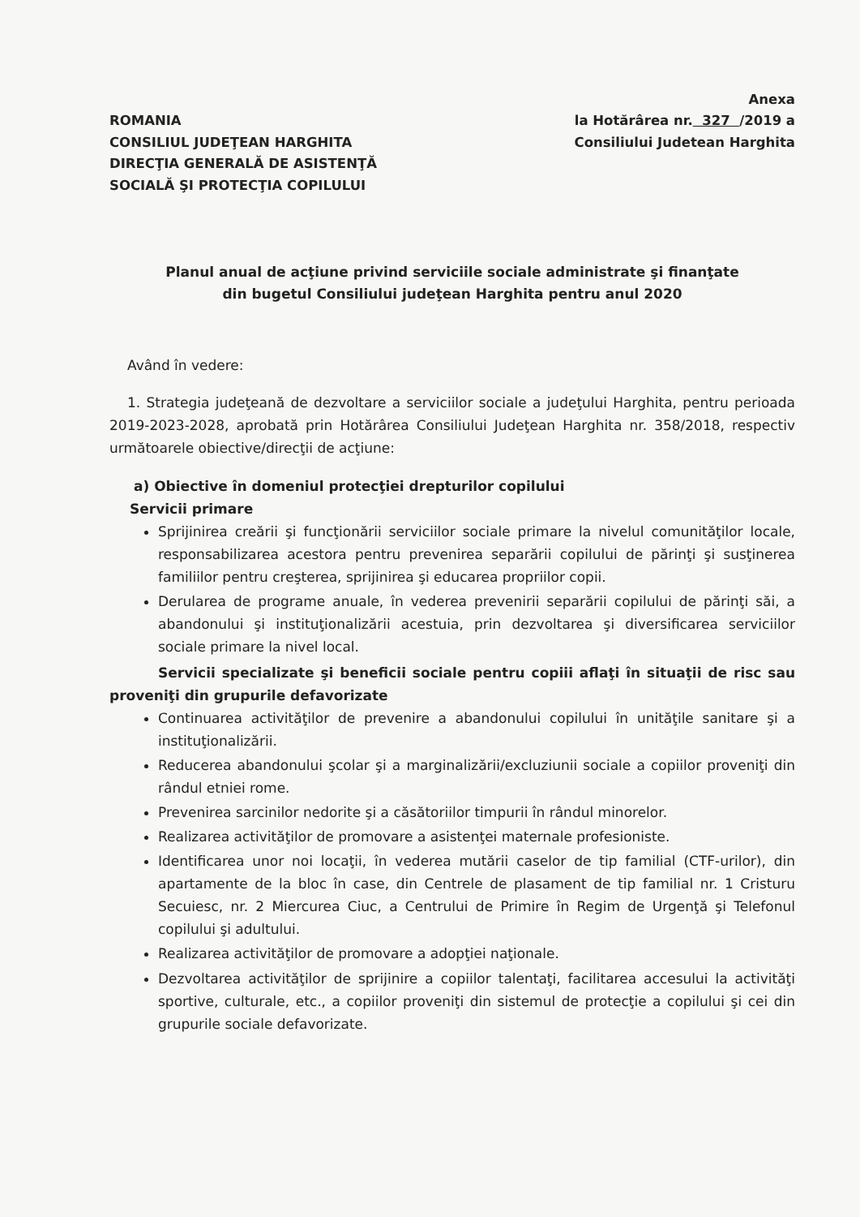ROMANIA
CONSILIUL JUDEŢEAN HARGHITA
DIRECŢIA GENERALĂ DE ASISTENŢĂ
SOCIALĂ ŞI PROTECŢIA COPILULUI
Anexa
la Hotărârea nr. 327 /2019 a
Consiliului Judetean Harghita
Planul anual de acţiune privind serviciile sociale administrate şi finanţate
din bugetul Consiliului judeţean Harghita pentru anul 2020
Având în vedere:
1. Strategia judeţeană de dezvoltare a serviciilor sociale a judeţului Harghita, pentru perioada 2019-2023-2028, aprobată prin Hotărârea Consiliului Judeţean Harghita nr. 358/2018, respectiv următoarele obiective/direcţii de acţiune:
a) Obiective în domeniul protecţiei drepturilor copilului
Servicii primare
Sprijinirea creării şi funcţionării serviciilor sociale primare la nivelul comunităţilor locale, responsabilizarea acestora pentru prevenirea separării copilului de părinţi şi susţinerea familiilor pentru creşterea, sprijinirea şi educarea propriilor copii.
Derularea de programe anuale, în vederea prevenirii separării copilului de părinţi săi, a abandonului şi instituţionalizării acestuia, prin dezvoltarea şi diversificarea serviciilor sociale primare la nivel local.
Servicii specializate şi beneficii sociale pentru copiii aflaţi în situaţii de risc sau proveniţi din grupurile defavorizate
Continuarea activităţilor de prevenire a abandonului copilului în unităţile sanitare şi a instituţionalizării.
Reducerea abandonului şcolar şi a marginalizării/excluziunii sociale a copiilor proveniţi din rândul etniei rome.
Prevenirea sarcinilor nedorite şi a căsătoriilor timpurii în rândul minorelor.
Realizarea activităţilor de promovare a asistenţei maternale profesioniste.
Identificarea unor noi locaţii, în vederea mutării caselor de tip familial (CTF-urilor), din apartamente de la bloc în case, din Centrele de plasament de tip familial nr. 1 Cristuru Secuiesc, nr. 2 Miercurea Ciuc, a Centrului de Primire în Regim de Urgenţă şi Telefonul copilului şi adultului.
Realizarea activităţilor de promovare a adopţiei naţionale.
Dezvoltarea activităţilor de sprijinire a copiilor talentaţi, facilitarea accesului la activităţi sportive, culturale, etc., a copiilor proveniţi din sistemul de protecţie a copilului şi cei din grupurile sociale defavorizate.